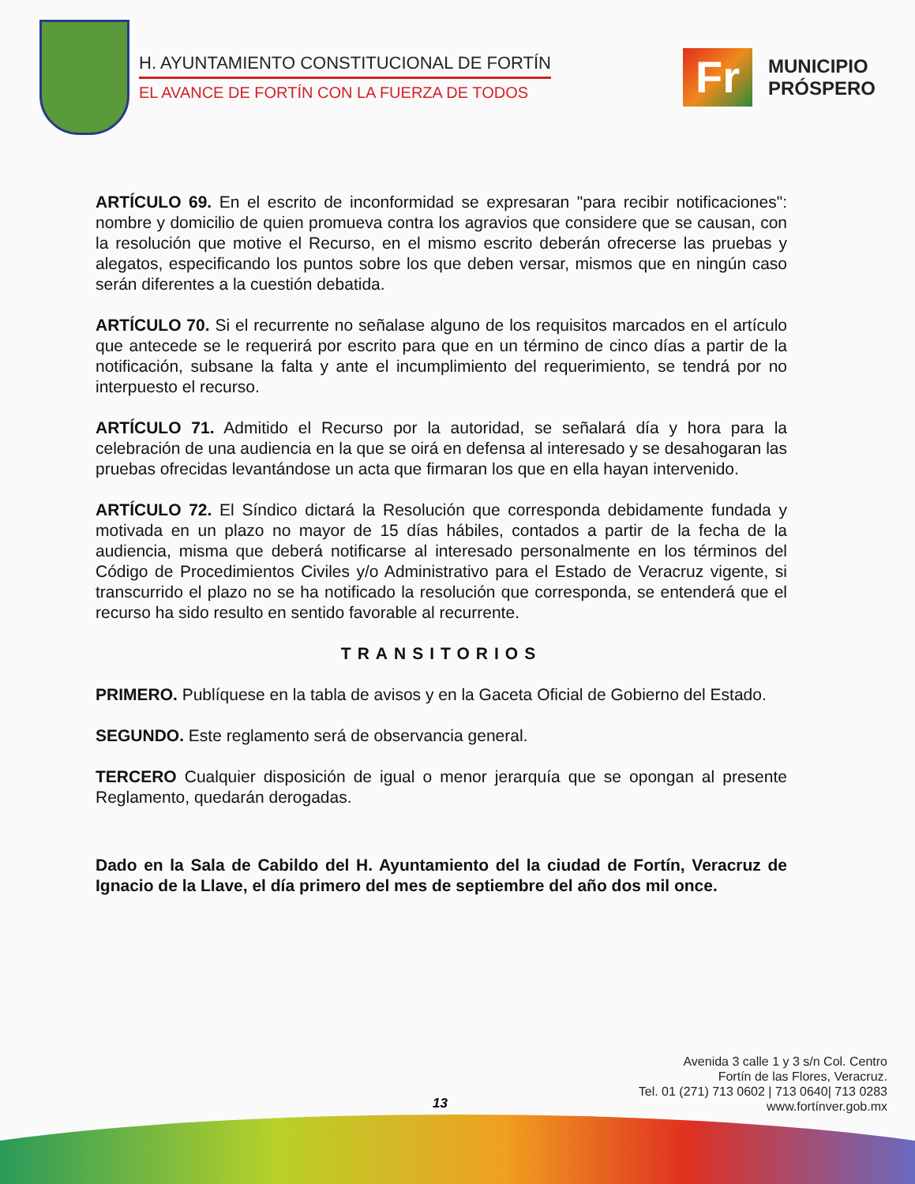H. AYUNTAMIENTO CONSTITUCIONAL DE FORTÍN
EL AVANCE DE FORTÍN CON LA FUERZA DE TODOS
Fr
MUNICIPIO
PRÓSPERO
ARTÍCULO 69. En el escrito de inconformidad se expresaran "para recibir notificaciones": nombre y domicilio de quien promueva contra los agravios que considere que se causan, con la resolución que motive el Recurso, en el mismo escrito deberán ofrecerse las pruebas y alegatos, especificando los puntos sobre los que deben versar, mismos que en ningún caso serán diferentes a la cuestión debatida.
ARTÍCULO 70. Si el recurrente no señalase alguno de los requisitos marcados en el artículo que antecede se le requerirá por escrito para que en un término de cinco días a partir de la notificación, subsane la falta y ante el incumplimiento del requerimiento, se tendrá por no interpuesto el recurso.
ARTÍCULO 71. Admitido el Recurso por la autoridad, se señalará día y hora para la celebración de una audiencia en la que se oirá en defensa al interesado y se desahogaran las pruebas ofrecidas levantándose un acta que firmaran los que en ella hayan intervenido.
ARTÍCULO 72. El Síndico dictará la Resolución que corresponda debidamente fundada y motivada en un plazo no mayor de 15 días hábiles, contados a partir de la fecha de la audiencia, misma que deberá notificarse al interesado personalmente en los términos del Código de Procedimientos Civiles y/o Administrativo para el Estado de Veracruz vigente, si transcurrido el plazo no se ha notificado la resolución que corresponda, se entenderá que el recurso ha sido resulto en sentido favorable al recurrente.
TRANSITORIOS
PRIMERO. Publíquese en la tabla de avisos y en la Gaceta Oficial de Gobierno del Estado.
SEGUNDO. Este reglamento será de observancia general.
TERCERO Cualquier disposición de igual o menor jerarquía que se opongan al presente Reglamento, quedarán derogadas.
Dado en la Sala de Cabildo del H. Ayuntamiento del la ciudad de Fortín, Veracruz de Ignacio de la Llave, el día primero del mes de septiembre del año dos mil once.
13
Avenida 3 calle 1 y 3 s/n Col. Centro
Fortín de las Flores, Veracruz.
Tel. 01 (271) 713 0602 | 713 0640| 713 0283
www.fortínver.gob.mx